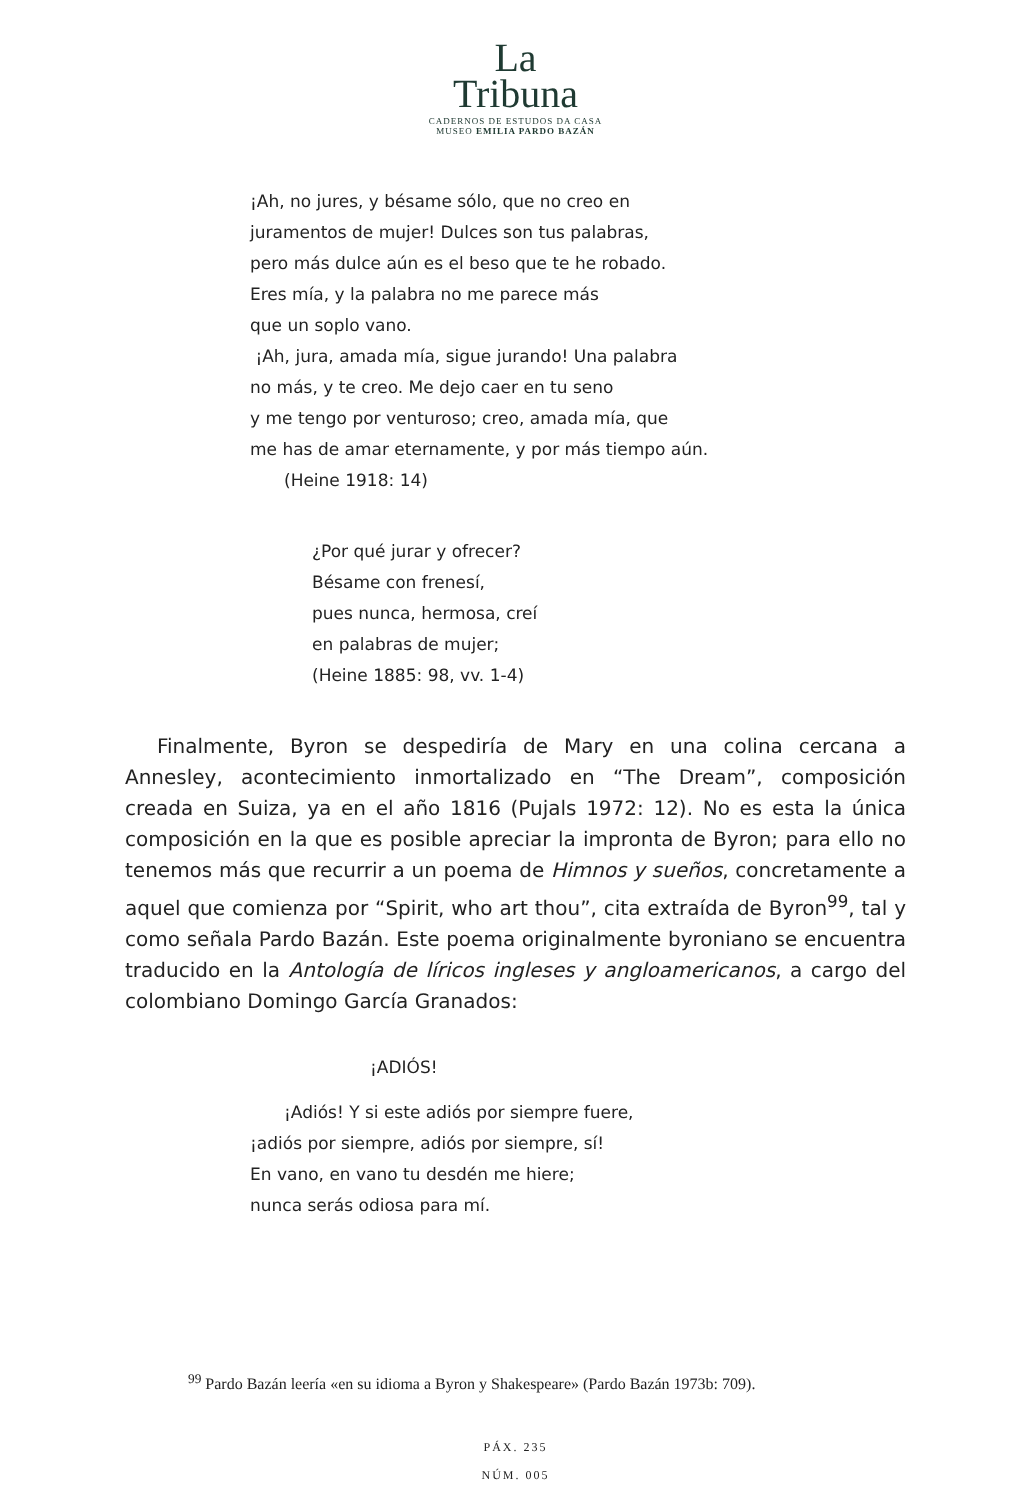La
Tribuna
CADERNOS DE ESTUDOS DA CASA
MUSEO EMILIA PARDO BAZÁN
¡Ah, no jures, y bésame sólo, que no creo en
juramentos de mujer! Dulces son tus palabras,
pero más dulce aún es el beso que te he robado.
Eres mía, y la palabra no me parece más
que un soplo vano.
¡Ah, jura, amada mía, sigue jurando! Una palabra
no más, y te creo. Me dejo caer en tu seno
y me tengo por venturoso; creo, amada mía, que
me has de amar eternamente, y por más tiempo aún.
(Heine 1918: 14)
¿Por qué jurar y ofrecer?
Bésame con frenesí,
pues nunca, hermosa, creí
en palabras de mujer;
(Heine 1885: 98, vv. 1-4)
Finalmente, Byron se despediría de Mary en una colina cercana a Annesley, acontecimiento inmortalizado en “The Dream”, composición creada en Suiza, ya en el año 1816 (Pujals 1972: 12). No es esta la única composición en la que es posible apreciar la impronta de Byron; para ello no tenemos más que recurrir a un poema de Himnos y sueños, concretamente a aquel que comienza por “Spirit, who art thou”, cita extraída de Byron<sup>99</sup>, tal y como señala Pardo Bazán. Este poema originalmente byroniano se encuentra traducido en la Antología de líricos ingleses y angloamericanos, a cargo del colombiano Domingo García Granados:
¡ADIÓS!
¡Adiós! Y si este adiós por siempre fuere,
¡adiós por siempre, adiós por siempre, sí!
En vano, en vano tu desdén me hiere;
nunca serás odiosa para mí.
<sup>99</sup> Pardo Bazán leería «en su idioma a Byron y Shakespeare» (Pardo Bazán 1973b: 709).
PÁX. 235
NÚM. 005